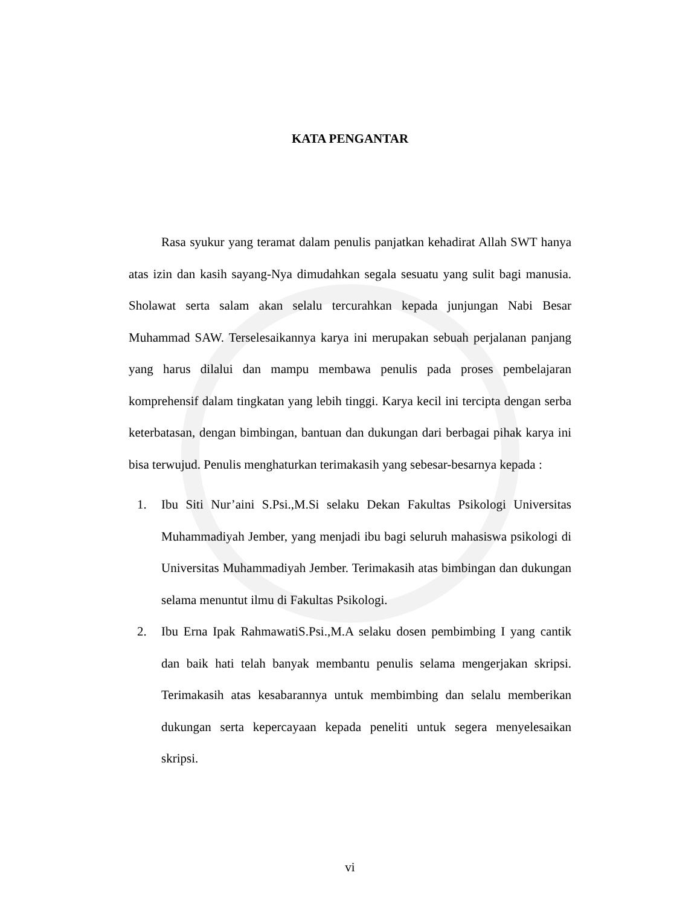KATA PENGANTAR
Rasa syukur yang teramat dalam penulis panjatkan kehadirat Allah SWT hanya atas izin dan kasih sayang-Nya dimudahkan segala sesuatu yang sulit bagi manusia. Sholawat serta salam akan selalu tercurahkan kepada junjungan Nabi Besar Muhammad SAW. Terselesaikannya karya ini merupakan sebuah perjalanan panjang yang harus dilalui dan mampu membawa penulis pada proses pembelajaran komprehensif dalam tingkatan yang lebih tinggi. Karya kecil ini tercipta dengan serba keterbatasan, dengan bimbingan, bantuan dan dukungan dari berbagai pihak karya ini bisa terwujud. Penulis menghaturkan terimakasih yang sebesar-besarnya kepada :
1. Ibu Siti Nur’aini S.Psi.,M.Si selaku Dekan Fakultas Psikologi Universitas Muhammadiyah Jember, yang menjadi ibu bagi seluruh mahasiswa psikologi di Universitas Muhammadiyah Jember. Terimakasih atas bimbingan dan dukungan selama menuntut ilmu di Fakultas Psikologi.
2. Ibu Erna Ipak RahmawatiS.Psi.,M.A selaku dosen pembimbing I yang cantik dan baik hati telah banyak membantu penulis selama mengerjakan skripsi. Terimakasih atas kesabarannya untuk membimbing dan selalu memberikan dukungan serta kepercayaan kepada peneliti untuk segera menyelesaikan skripsi.
vi